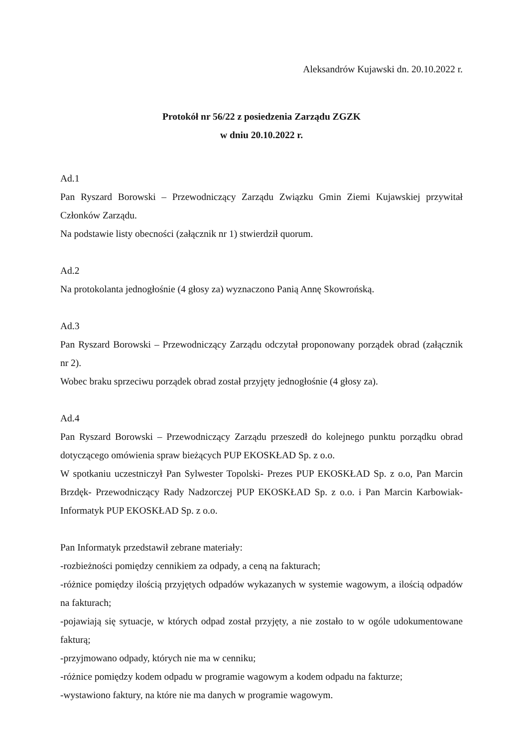Aleksandrów Kujawski dn. 20.10.2022 r.
Protokół nr 56/22 z posiedzenia Zarządu ZGZK
w dniu 20.10.2022 r.
Ad.1
Pan Ryszard Borowski – Przewodniczący Zarządu Związku Gmin Ziemi Kujawskiej przywitał Członków Zarządu.
Na podstawie listy obecności (załącznik nr 1) stwierdził quorum.
Ad.2
Na protokolanta jednogłośnie (4 głosy za) wyznaczono Panią Annę Skowrońską.
Ad.3
Pan Ryszard Borowski – Przewodniczący Zarządu odczytał proponowany porządek obrad (załącznik nr 2).
Wobec braku sprzeciwu porządek obrad został przyjęty jednogłośnie (4 głosy za).
Ad.4
Pan Ryszard Borowski – Przewodniczący Zarządu przeszedł do kolejnego punktu porządku obrad dotyczącego omówienia spraw bieżących PUP EKOSKŁAD Sp. z o.o.
W spotkaniu uczestniczył Pan Sylwester Topolski- Prezes PUP EKOSKŁAD Sp. z o.o, Pan Marcin Brzdęk- Przewodniczący Rady Nadzorczej PUP EKOSKŁAD Sp. z o.o. i Pan Marcin Karbowiak- Informatyk PUP EKOSKŁAD Sp. z o.o.
Pan Informatyk przedstawił zebrane materiały:
-rozbieżności pomiędzy cennikiem za odpady, a ceną na fakturach;
-różnice pomiędzy ilością przyjętych odpadów wykazanych w systemie wagowym, a ilością odpadów na fakturach;
-pojawiają się sytuacje, w których odpad został przyjęty, a nie zostało to w ogóle udokumentowane fakturą;
-przyjmowano odpady, których nie ma w cenniku;
-różnice pomiędzy kodem odpadu w programie wagowym a kodem odpadu na fakturze;
-wystawiono faktury, na które nie ma danych w programie wagowym.